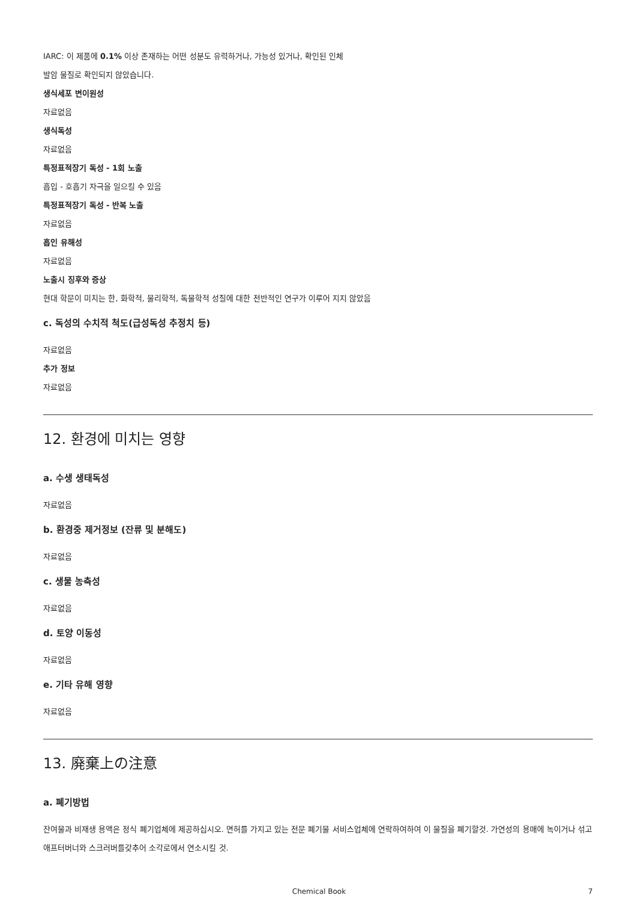IARC: 이 제품에 0.1% 이상 존재하는 어떤 성분도 유력하거나, 가능성 있거나, 확인된 인체
발암 물질로 확인되지 않았습니다.
생식세포 변이원성
자료없음
생식독성
자료없음
특정표적장기 독성 - 1회 노출
흡입 - 호흡기 자극을 일으킬 수 있음
특정표적장기 독성 - 반복 노출
자료없음
흡인 유해성
자료없음
노출시 징후와 증상
현대 학문이 미치는 한, 화학적, 물리학적, 독물학적 성질에 대한 전반적인 연구가 이루어 지지 않았음
c. 독성의 수치적 척도(급성독성 추정치 등)
자료없음
추가 정보
자료없음
12. 환경에 미치는 영향
a. 수생 생태독성
자료없음
b. 환경중 제거정보 (잔류 및 분해도)
자료없음
c. 생물 농축성
자료없음
d. 토양 이동성
자료없음
e. 기타 유해 영향
자료없음
13. 廃棄上の注意
a. 폐기방법
잔여물과 비재생 용액은 정식 폐기업체에 제공하십시오. 면허를 가지고 있는 전문 폐기물 서비스업체에 연락하여하여 이 물질을 폐기할것. 가연성의 용매에 녹이거나 섞고 애프터버너와 스크러버를갖추어 소각로에서 연소시킬 것.
Chemical Book 7